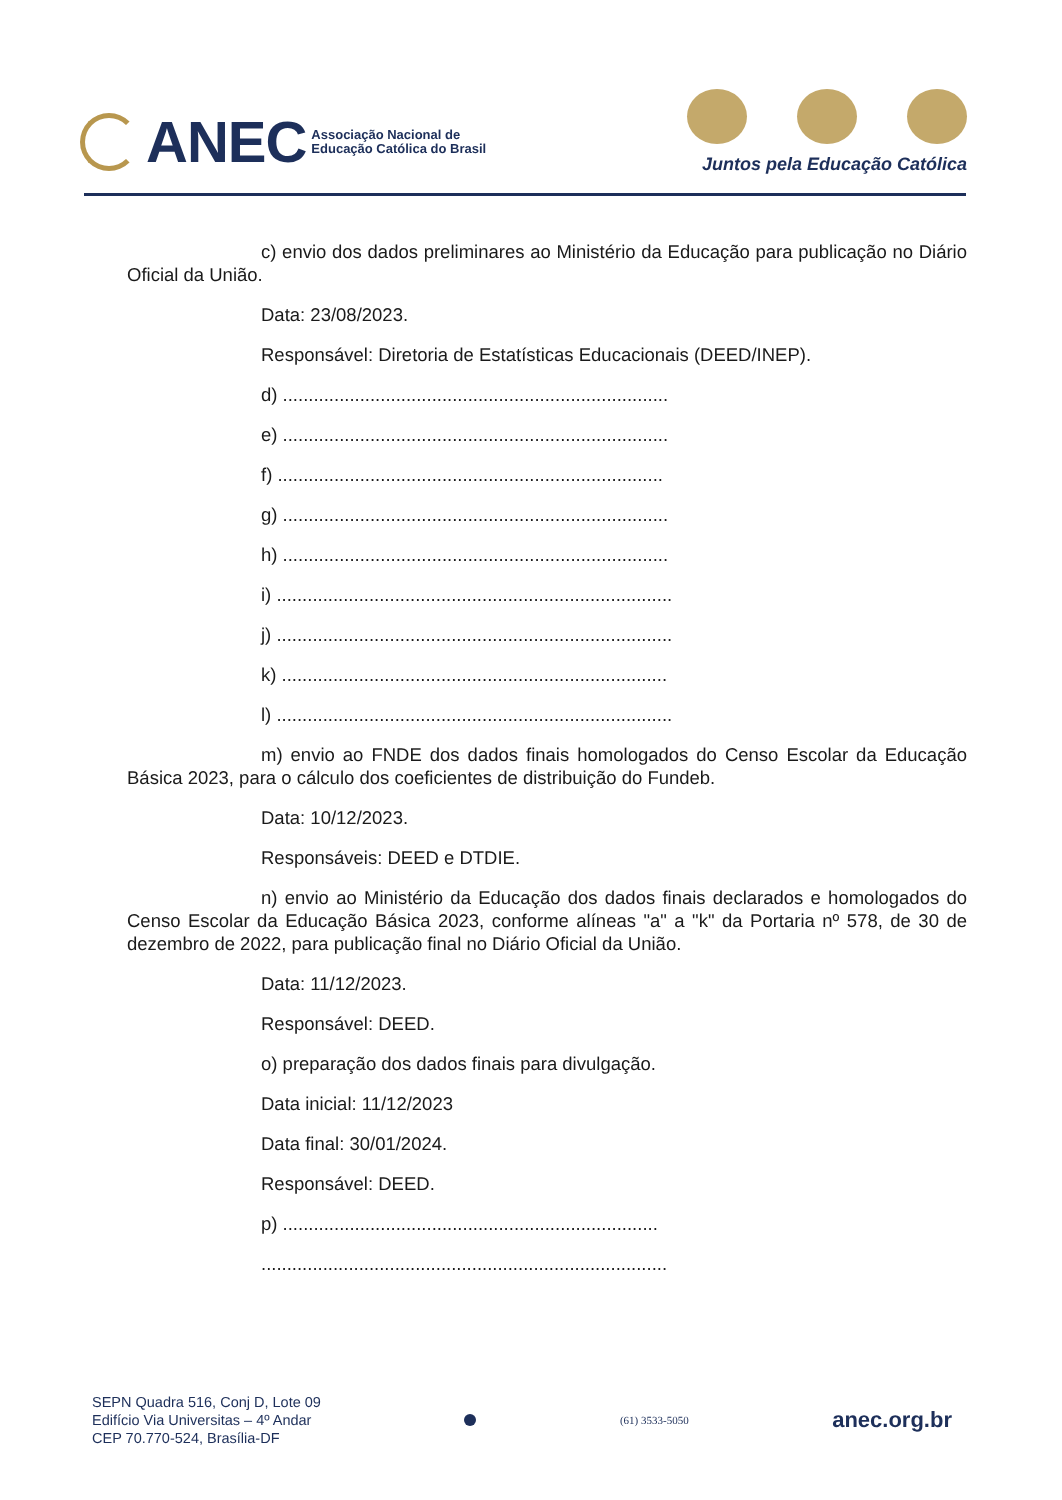ANEC Associação Nacional de
Educação Católica do Brasil
Juntos pela Educação Católica
c) envio dos dados preliminares ao Ministério da Educação para publicação no Diário Oficial da União.
Data: 23/08/2023.
Responsável: Diretoria de Estatísticas Educacionais (DEED/INEP).
d) ...........................................................................
e) ...........................................................................
f) ...........................................................................
g) ...........................................................................
h) ...........................................................................
i) .............................................................................
j) .............................................................................
k) ...........................................................................
l) .............................................................................
m) envio ao FNDE dos dados finais homologados do Censo Escolar da Educação Básica 2023, para o cálculo dos coeficientes de distribuição do Fundeb.
Data: 10/12/2023.
Responsáveis: DEED e DTDIE.
n) envio ao Ministério da Educação dos dados finais declarados e homologados do Censo Escolar da Educação Básica 2023, conforme alíneas "a" a "k" da Portaria nº 578, de 30 de dezembro de 2022, para publicação final no Diário Oficial da União.
Data: 11/12/2023.
Responsável: DEED.
o) preparação dos dados finais para divulgação.
Data inicial: 11/12/2023
Data final: 30/01/2024.
Responsável: DEED.
p) .........................................................................
...............................................................................
SEPN Quadra 516, Conj D, Lote 09
Edifício Via Universitas – 4º Andar
CEP 70.770-524, Brasília-DF
(61) 3533-5050
anec.org.br